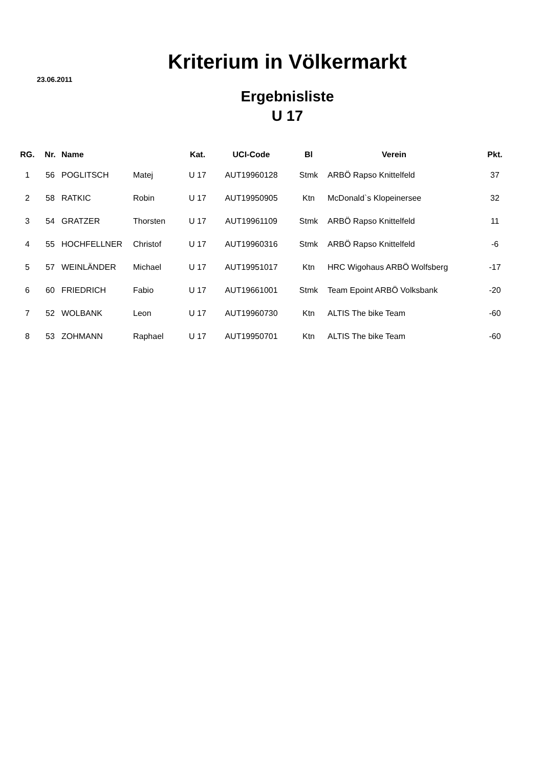Kriterium in Völkermarkt
23.06.2011
Ergebnisliste
U 17
| RG. | Nr. | Name | | Kat. | UCI-Code | Bl | Verein | Pkt. |
| --- | --- | --- | --- | --- | --- | --- | --- | --- |
| 1 | 56 | POGLITSCH | Matej | U 17 | AUT19960128 | Stmk | ARBÖ Rapso Knittelfeld | 37 |
| 2 | 58 | RATKIC | Robin | U 17 | AUT19950905 | Ktn | McDonald`s Klopeinersee | 32 |
| 3 | 54 | GRATZER | Thorsten | U 17 | AUT19961109 | Stmk | ARBÖ Rapso Knittelfeld | 11 |
| 4 | 55 | HOCHFELLNER | Christof | U 17 | AUT19960316 | Stmk | ARBÖ Rapso Knittelfeld | -6 |
| 5 | 57 | WEINLÄNDER | Michael | U 17 | AUT19951017 | Ktn | HRC Wigohaus ARBÖ Wolfsberg | -17 |
| 6 | 60 | FRIEDRICH | Fabio | U 17 | AUT19661001 | Stmk | Team Epoint ARBÖ Volksbank | -20 |
| 7 | 52 | WOLBANK | Leon | U 17 | AUT19960730 | Ktn | ALTIS The bike Team | -60 |
| 8 | 53 | ZOHMANN | Raphael | U 17 | AUT19950701 | Ktn | ALTIS The bike Team | -60 |